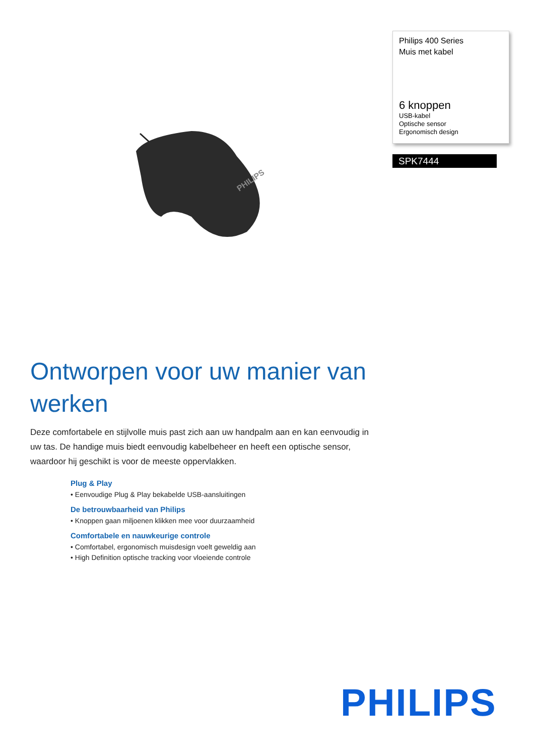Philips 400 Series
Muis met kabel
6 knoppen
USB-kabel
Optische sensor
Ergonomisch design
SPK7444
PHILIPS
Ontworpen voor uw manier van werken
Deze comfortabele en stijlvolle muis past zich aan uw handpalm aan en kan eenvoudig in uw tas. De handige muis biedt eenvoudig kabelbeheer en heeft een optische sensor, waardoor hij geschikt is voor de meeste oppervlakken.
Plug & Play
• Eenvoudige Plug & Play bekabelde USB-aansluitingen
De betrouwbaarheid van Philips
• Knoppen gaan miljoenen klikken mee voor duurzaamheid
Comfortabele en nauwkeurige controle
• Comfortabel, ergonomisch muisdesign voelt geweldig aan
• High Definition optische tracking voor vloeiende controle
PHILIPS